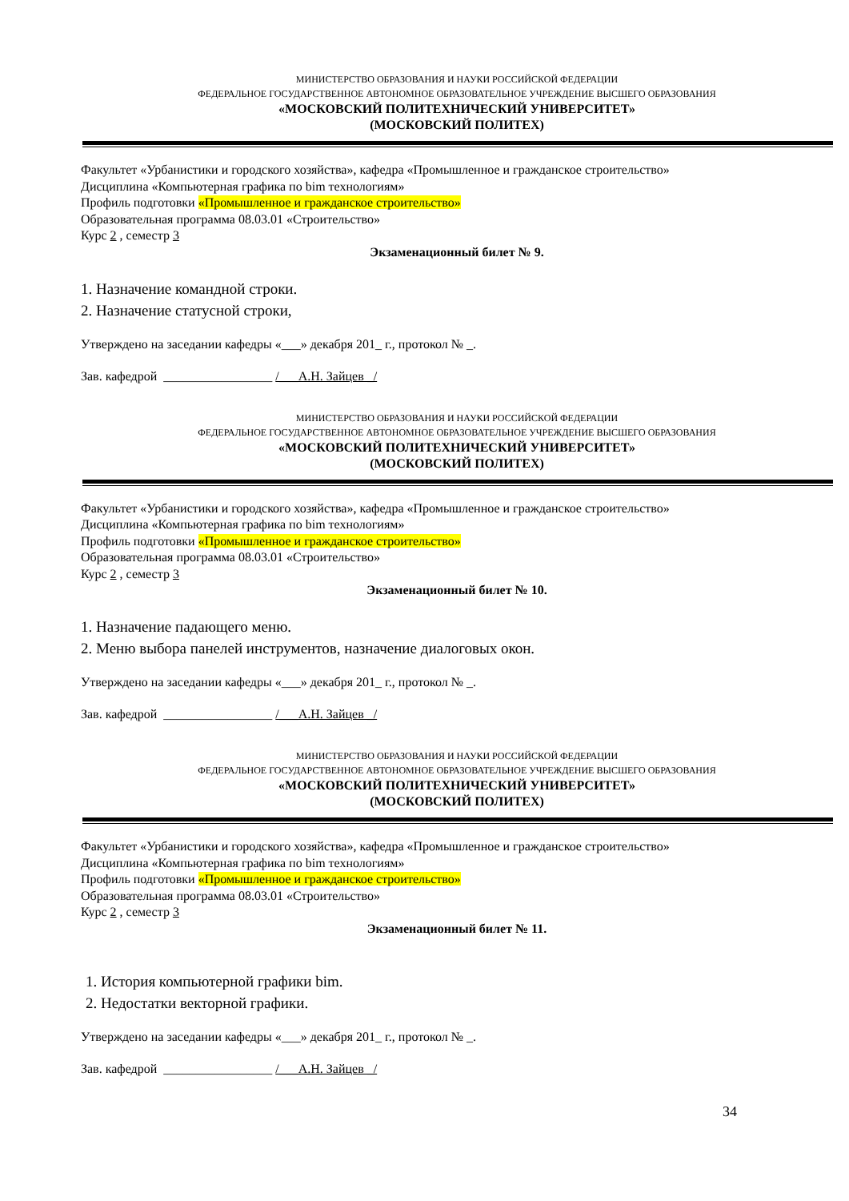МИНИСТЕРСТВО ОБРАЗОВАНИЯ И НАУКИ РОССИЙСКОЙ ФЕДЕРАЦИИ
ФЕДЕРАЛЬНОЕ ГОСУДАРСТВЕННОЕ АВТОНОМНОЕ ОБРАЗОВАТЕЛЬНОЕ УЧРЕЖДЕНИЕ ВЫСШЕГО ОБРАЗОВАНИЯ
«МОСКОВСКИЙ ПОЛИТЕХНИЧЕСКИЙ УНИВЕРСИТЕТ»
(МОСКОВСКИЙ ПОЛИТЕХ)
Факультет «Урбанистики и городского хозяйства», кафедра «Промышленное и гражданское строительство»
Дисциплина «Компьютерная графика по bim технологиям»
Профиль подготовки «Промышленное и гражданское строительство»
Образовательная программа 08.03.01 «Строительство»
Курс 2 , семестр 3
Экзаменационный билет № 9.
1. Назначение командной строки.
2. Назначение статусной строки,
Утверждено на заседании кафедры «___» декабря 201_ г., протокол № _.
Зав. кафедрой _________________ /___А.Н. Зайцев _/
МИНИСТЕРСТВО ОБРАЗОВАНИЯ И НАУКИ РОССИЙСКОЙ ФЕДЕРАЦИИ
ФЕДЕРАЛЬНОЕ ГОСУДАРСТВЕННОЕ АВТОНОМНОЕ ОБРАЗОВАТЕЛЬНОЕ УЧРЕЖДЕНИЕ ВЫСШЕГО ОБРАЗОВАНИЯ
«МОСКОВСКИЙ ПОЛИТЕХНИЧЕСКИЙ УНИВЕРСИТЕТ»
(МОСКОВСКИЙ ПОЛИТЕХ)
Факультет «Урбанистики и городского хозяйства», кафедра «Промышленное и гражданское строительство»
Дисциплина «Компьютерная графика по bim технологиям»
Профиль подготовки «Промышленное и гражданское строительство»
Образовательная программа 08.03.01 «Строительство»
Курс 2 , семестр 3
Экзаменационный билет № 10.
1. Назначение падающего меню.
2. Меню выбора панелей инструментов, назначение диалоговых окон.
Утверждено на заседании кафедры «___» декабря 201_ г., протокол № _.
Зав. кафедрой _________________ /___А.Н. Зайцев _/
МИНИСТЕРСТВО ОБРАЗОВАНИЯ И НАУКИ РОССИЙСКОЙ ФЕДЕРАЦИИ
ФЕДЕРАЛЬНОЕ ГОСУДАРСТВЕННОЕ АВТОНОМНОЕ ОБРАЗОВАТЕЛЬНОЕ УЧРЕЖДЕНИЕ ВЫСШЕГО ОБРАЗОВАНИЯ
«МОСКОВСКИЙ ПОЛИТЕХНИЧЕСКИЙ УНИВЕРСИТЕТ»
(МОСКОВСКИЙ ПОЛИТЕХ)
Факультет «Урбанистики и городского хозяйства», кафедра «Промышленное и гражданское строительство»
Дисциплина «Компьютерная графика по bim технологиям»
Профиль подготовки «Промышленное и гражданское строительство»
Образовательная программа 08.03.01 «Строительство»
Курс 2 , семестр 3
Экзаменационный билет № 11.
1. История компьютерной графики bim.
2. Недостатки векторной графики.
Утверждено на заседании кафедры «___» декабря 201_ г., протокол № _.
Зав. кафедрой _________________ /___А.Н. Зайцев _/
34